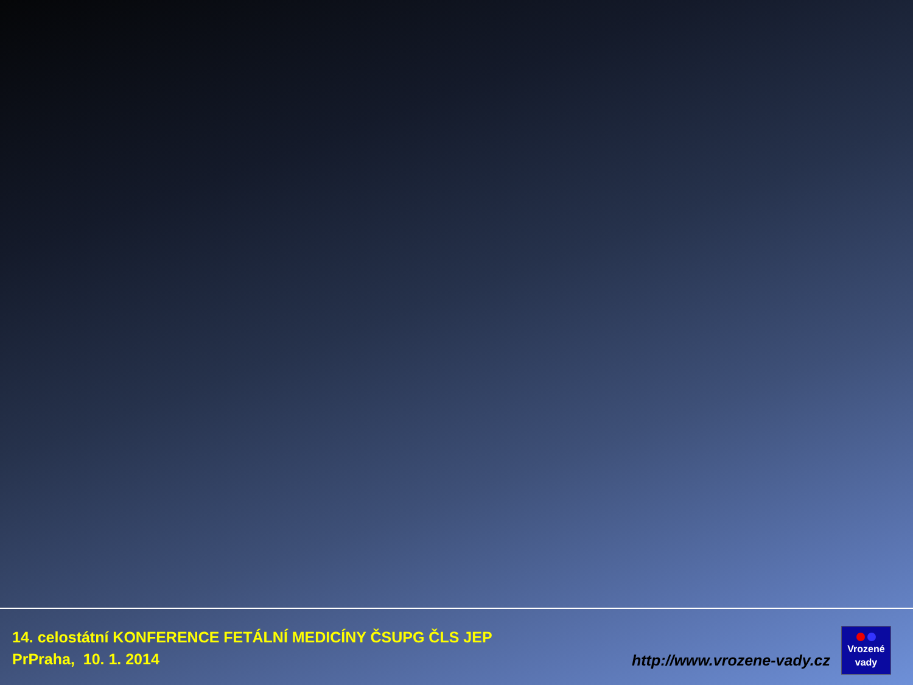14. celostátní KONFERENCE FETÁLNÍ MEDICÍNY ČSUPG ČLS JEP
PrPraha, 10. 1. 2014
http://www.vrozene-vady.cz
Vrozené
vady